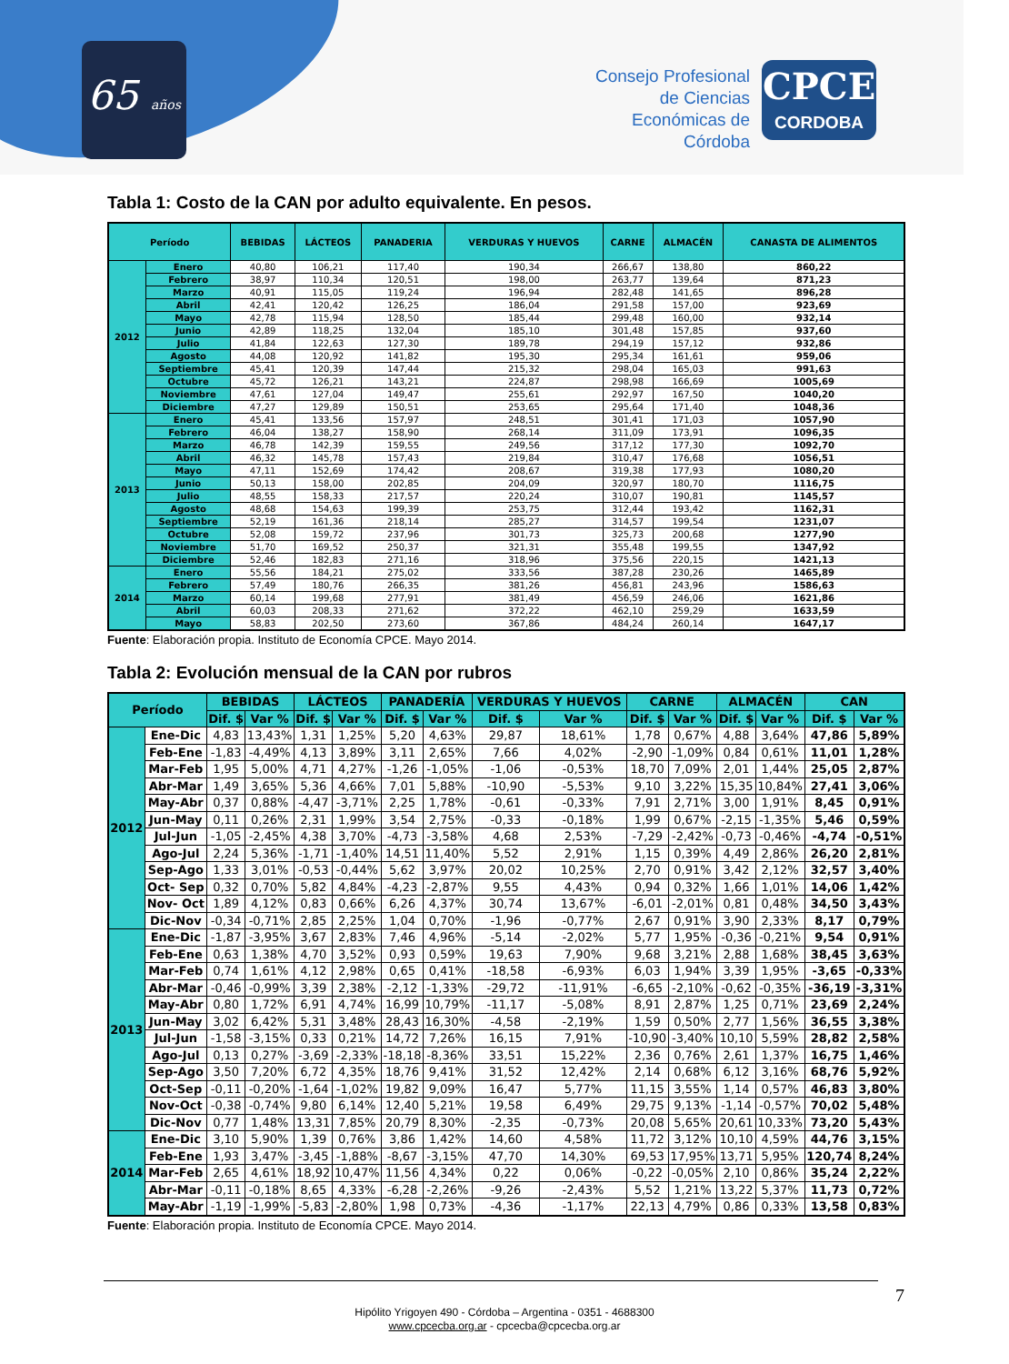65 años
Consejo Profesional de Ciencias Económicas de Córdoba
CPCE
CORDOBA
Tabla 1: Costo de la CAN por adulto equivalente. En pesos.
| Período | | BEBIDAS | LÁCTEOS | PANADERIA | VERDURAS Y HUEVOS | CARNE | ALMACÉN | CANASTA DE ALIMENTOS |
| --- | --- | --- | --- | --- | --- | --- | --- | --- |
| 2012 | Enero | 40,80 | 106,21 | 117,40 | 190,34 | 266,67 | 138,80 | 860,22 |
| | Febrero | 38,97 | 110,34 | 120,51 | 198,00 | 263,77 | 139,64 | 871,23 |
| | Marzo | 40,91 | 115,05 | 119,24 | 196,94 | 282,48 | 141,65 | 896,28 |
| | Abril | 42,41 | 120,42 | 126,25 | 186,04 | 291,58 | 157,00 | 923,69 |
| | Mayo | 42,78 | 115,94 | 128,50 | 185,44 | 299,48 | 160,00 | 932,14 |
| | Junio | 42,89 | 118,25 | 132,04 | 185,10 | 301,48 | 157,85 | 937,60 |
| | Julio | 41,84 | 122,63 | 127,30 | 189,78 | 294,19 | 157,12 | 932,86 |
| | Agosto | 44,08 | 120,92 | 141,82 | 195,30 | 295,34 | 161,61 | 959,06 |
| | Septiembre | 45,41 | 120,39 | 147,44 | 215,32 | 298,04 | 165,03 | 991,63 |
| | Octubre | 45,72 | 126,21 | 143,21 | 224,87 | 298,98 | 166,69 | 1005,69 |
| | Noviembre | 47,61 | 127,04 | 149,47 | 255,61 | 292,97 | 167,50 | 1040,20 |
| | Diciembre | 47,27 | 129,89 | 150,51 | 253,65 | 295,64 | 171,40 | 1048,36 |
| 2013 | Enero | 45,41 | 133,56 | 157,97 | 248,51 | 301,41 | 171,03 | 1057,90 |
| | Febrero | 46,04 | 138,27 | 158,90 | 268,14 | 311,09 | 173,91 | 1096,35 |
| | Marzo | 46,78 | 142,39 | 159,55 | 249,56 | 317,12 | 177,30 | 1092,70 |
| | Abril | 46,32 | 145,78 | 157,43 | 219,84 | 310,47 | 176,68 | 1056,51 |
| | Mayo | 47,11 | 152,69 | 174,42 | 208,67 | 319,38 | 177,93 | 1080,20 |
| | Junio | 50,13 | 158,00 | 202,85 | 204,09 | 320,97 | 180,70 | 1116,75 |
| | Julio | 48,55 | 158,33 | 217,57 | 220,24 | 310,07 | 190,81 | 1145,57 |
| | Agosto | 48,68 | 154,63 | 199,39 | 253,75 | 312,44 | 193,42 | 1162,31 |
| | Septiembre | 52,19 | 161,36 | 218,14 | 285,27 | 314,57 | 199,54 | 1231,07 |
| | Octubre | 52,08 | 159,72 | 237,96 | 301,73 | 325,73 | 200,68 | 1277,90 |
| | Noviembre | 51,70 | 169,52 | 250,37 | 321,31 | 355,48 | 199,55 | 1347,92 |
| | Diciembre | 52,46 | 182,83 | 271,16 | 318,96 | 375,56 | 220,15 | 1421,13 |
| 2014 | Enero | 55,56 | 184,21 | 275,02 | 333,56 | 387,28 | 230,26 | 1465,89 |
| | Febrero | 57,49 | 180,76 | 266,35 | 381,26 | 456,81 | 243,96 | 1586,63 |
| | Marzo | 60,14 | 199,68 | 277,91 | 381,49 | 456,59 | 246,06 | 1621,86 |
| | Abril | 60,03 | 208,33 | 271,62 | 372,22 | 462,10 | 259,29 | 1633,59 |
| | Mayo | 58,83 | 202,50 | 273,60 | 367,86 | 484,24 | 260,14 | 1647,17 |
Fuente: Elaboración propia. Instituto de Economía CPCE. Mayo 2014.
Tabla 2: Evolución mensual de la CAN por rubros
| Período | | BEBIDAS | | LÁCTEOS | | PANADERÍA | | VERDURAS Y HUEVOS | | CARNE | | ALMACÉN | | CAN | |
| --- | --- | --- | --- | --- | --- | --- | --- | --- | --- | --- | --- | --- | --- | --- | --- |
| | | Dif. $ | Var % | Dif. $ | Var % | Dif. $ | Var % | Dif. $ | Var % | Dif. $ | Var % | Dif. $ | Var % | Dif. $ | Var % |
| 2012 | Ene-Dic | 4,83 | 13,43% | 1,31 | 1,25% | 5,20 | 4,63% | 29,87 | 18,61% | 1,78 | 0,67% | 4,88 | 3,64% | 47,86 | 5,89% |
| | Feb-Ene | -1,83 | -4,49% | 4,13 | 3,89% | 3,11 | 2,65% | 7,66 | 4,02% | -2,90 | -1,09% | 0,84 | 0,61% | 11,01 | 1,28% |
| | Mar-Feb | 1,95 | 5,00% | 4,71 | 4,27% | -1,26 | -1,05% | -1,06 | -0,53% | 18,70 | 7,09% | 2,01 | 1,44% | 25,05 | 2,87% |
| | Abr-Mar | 1,49 | 3,65% | 5,36 | 4,66% | 7,01 | 5,88% | -10,90 | -5,53% | 9,10 | 3,22% | 15,35 | 10,84% | 27,41 | 3,06% |
| | May-Abr | 0,37 | 0,88% | -4,47 | -3,71% | 2,25 | 1,78% | -0,61 | -0,33% | 7,91 | 2,71% | 3,00 | 1,91% | 8,45 | 0,91% |
| | Jun-May | 0,11 | 0,26% | 2,31 | 1,99% | 3,54 | 2,75% | -0,33 | -0,18% | 1,99 | 0,67% | -2,15 | -1,35% | 5,46 | 0,59% |
| | Jul-Jun | -1,05 | -2,45% | 4,38 | 3,70% | -4,73 | -3,58% | 4,68 | 2,53% | -7,29 | -2,42% | -0,73 | -0,46% | -4,74 | -0,51% |
| | Ago-Jul | 2,24 | 5,36% | -1,71 | -1,40% | 14,51 | 11,40% | 5,52 | 2,91% | 1,15 | 0,39% | 4,49 | 2,86% | 26,20 | 2,81% |
| | Sep-Ago | 1,33 | 3,01% | -0,53 | -0,44% | 5,62 | 3,97% | 20,02 | 10,25% | 2,70 | 0,91% | 3,42 | 2,12% | 32,57 | 3,40% |
| | Oct- Sep | 0,32 | 0,70% | 5,82 | 4,84% | -4,23 | -2,87% | 9,55 | 4,43% | 0,94 | 0,32% | 1,66 | 1,01% | 14,06 | 1,42% |
| | Nov- Oct | 1,89 | 4,12% | 0,83 | 0,66% | 6,26 | 4,37% | 30,74 | 13,67% | -6,01 | -2,01% | 0,81 | 0,48% | 34,50 | 3,43% |
| | Dic-Nov | -0,34 | -0,71% | 2,85 | 2,25% | 1,04 | 0,70% | -1,96 | -0,77% | 2,67 | 0,91% | 3,90 | 2,33% | 8,17 | 0,79% |
| 2013 | Ene-Dic | -1,87 | -3,95% | 3,67 | 2,83% | 7,46 | 4,96% | -5,14 | -2,02% | 5,77 | 1,95% | -0,36 | -0,21% | 9,54 | 0,91% |
| | Feb-Ene | 0,63 | 1,38% | 4,70 | 3,52% | 0,93 | 0,59% | 19,63 | 7,90% | 9,68 | 3,21% | 2,88 | 1,68% | 38,45 | 3,63% |
| | Mar-Feb | 0,74 | 1,61% | 4,12 | 2,98% | 0,65 | 0,41% | -18,58 | -6,93% | 6,03 | 1,94% | 3,39 | 1,95% | -3,65 | -0,33% |
| | Abr-Mar | -0,46 | -0,99% | 3,39 | 2,38% | -2,12 | -1,33% | -29,72 | -11,91% | -6,65 | -2,10% | -0,62 | -0,35% | -36,19 | -3,31% |
| | May-Abr | 0,80 | 1,72% | 6,91 | 4,74% | 16,99 | 10,79% | -11,17 | -5,08% | 8,91 | 2,87% | 1,25 | 0,71% | 23,69 | 2,24% |
| | Jun-May | 3,02 | 6,42% | 5,31 | 3,48% | 28,43 | 16,30% | -4,58 | -2,19% | 1,59 | 0,50% | 2,77 | 1,56% | 36,55 | 3,38% |
| | Jul-Jun | -1,58 | -3,15% | 0,33 | 0,21% | 14,72 | 7,26% | 16,15 | 7,91% | -10,90 | -3,40% | 10,10 | 5,59% | 28,82 | 2,58% |
| | Ago-Jul | 0,13 | 0,27% | -3,69 | -2,33% | -18,18 | -8,36% | 33,51 | 15,22% | 2,36 | 0,76% | 2,61 | 1,37% | 16,75 | 1,46% |
| | Sep-Ago | 3,50 | 7,20% | 6,72 | 4,35% | 18,76 | 9,41% | 31,52 | 12,42% | 2,14 | 0,68% | 6,12 | 3,16% | 68,76 | 5,92% |
| | Oct-Sep | -0,11 | -0,20% | -1,64 | -1,02% | 19,82 | 9,09% | 16,47 | 5,77% | 11,15 | 3,55% | 1,14 | 0,57% | 46,83 | 3,80% |
| | Nov-Oct | -0,38 | -0,74% | 9,80 | 6,14% | 12,40 | 5,21% | 19,58 | 6,49% | 29,75 | 9,13% | -1,14 | -0,57% | 70,02 | 5,48% |
| | Dic-Nov | 0,77 | 1,48% | 13,31 | 7,85% | 20,79 | 8,30% | -2,35 | -0,73% | 20,08 | 5,65% | 20,61 | 10,33% | 73,20 | 5,43% |
| 2014 | Ene-Dic | 3,10 | 5,90% | 1,39 | 0,76% | 3,86 | 1,42% | 14,60 | 4,58% | 11,72 | 3,12% | 10,10 | 4,59% | 44,76 | 3,15% |
| | Feb-Ene | 1,93 | 3,47% | -3,45 | -1,88% | -8,67 | -3,15% | 47,70 | 14,30% | 69,53 | 17,95% | 13,71 | 5,95% | 120,74 | 8,24% |
| | Mar-Feb | 2,65 | 4,61% | 18,92 | 10,47% | 11,56 | 4,34% | 0,22 | 0,06% | -0,22 | -0,05% | 2,10 | 0,86% | 35,24 | 2,22% |
| | Abr-Mar | -0,11 | -0,18% | 8,65 | 4,33% | -6,28 | -2,26% | -9,26 | -2,43% | 5,52 | 1,21% | 13,22 | 5,37% | 11,73 | 0,72% |
| | May-Abr | -1,19 | -1,99% | -5,83 | -2,80% | 1,98 | 0,73% | -4,36 | -1,17% | 22,13 | 4,79% | 0,86 | 0,33% | 13,58 | 0,83% |
Fuente: Elaboración propia. Instituto de Economía CPCE. Mayo 2014.
7
Hipólito Yrigoyen 490 - Córdoba – Argentina - 0351 - 4688300
www.cpcecba.org.ar - cpcecba@cpcecba.org.ar